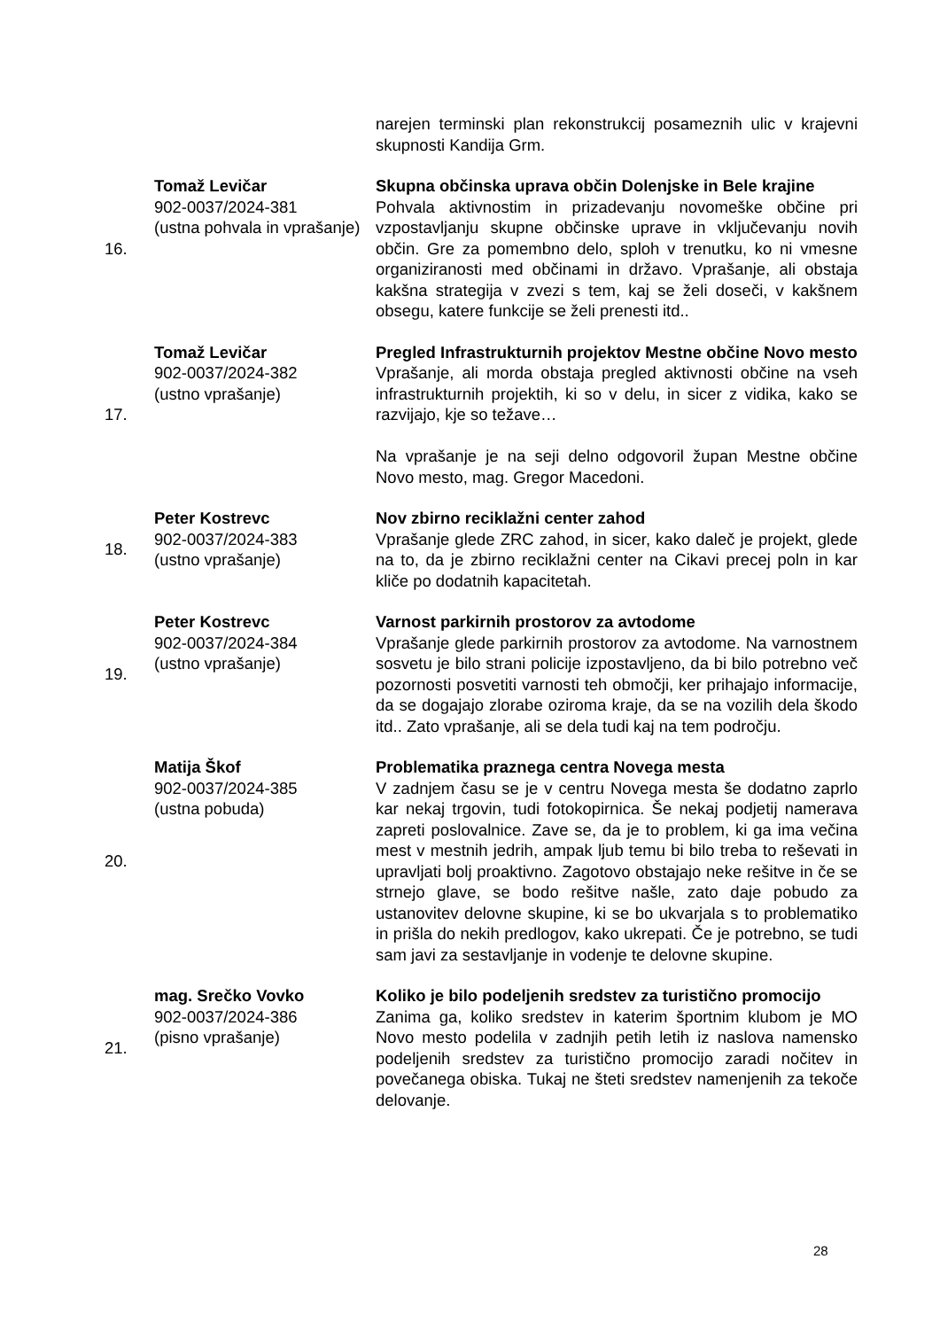| | | narejen terminski plan rekonstrukcij posameznih ulic v krajevni skupnosti Kandija Grm. |
| 16. | Tomaž Levičar 902-0037/2024-381 (ustna pohvala in vprašanje) | Skupna občinska uprava občin Dolenjske in Bele krajine Pohvala aktivnostim in prizadevanju novomeške občine pri vzpostavljanju skupne občinske uprave in vključevanju novih občin. Gre za pomembno delo, sploh v trenutku, ko ni vmesne organiziranosti med občinami in državo. Vprašanje, ali obstaja kakšna strategija v zvezi s tem, kaj se želi doseči, v kakšnem obsegu, katere funkcije se želi prenesti itd.. |
| 17. | Tomaž Levičar 902-0037/2024-382 (ustno vprašanje) | Pregled Infrastrukturnih projektov Mestne občine Novo mesto Vprašanje, ali morda obstaja pregled aktivnosti občine na vseh infrastrukturnih projektih, ki so v delu, in sicer z vidika, kako se razvijajo, kje so težave… Na vprašanje je na seji delno odgovoril župan Mestne občine Novo mesto, mag. Gregor Macedoni. |
| 18. | Peter Kostrevc 902-0037/2024-383 (ustno vprašanje) | Nov zbirno reciklažni center zahod Vprašanje glede ZRC zahod, in sicer, kako daleč je projekt, glede na to, da je zbirno reciklažni center na Cikavi precej poln in kar kliče po dodatnih kapacitetah. |
| 19. | Peter Kostrevc 902-0037/2024-384 (ustno vprašanje) | Varnost parkirnih prostorov za avtodome Vprašanje glede parkirnih prostorov za avtodome. Na varnostnem sosvetu je bilo strani policije izpostavljeno, da bi bilo potrebno več pozornosti posvetiti varnosti teh območji, ker prihajajo informacije, da se dogajajo zlorabe oziroma kraje, da se na vozilih dela škodo itd.. Zato vprašanje, ali se dela tudi kaj na tem področju. |
| 20. | Matija Škof 902-0037/2024-385 (ustna pobuda) | Problematika praznega centra Novega mesta V zadnjem času se je v centru Novega mesta še dodatno zaprlo kar nekaj trgovin, tudi fotokopirnica. Še nekaj podjetij namerava zapreti poslovalnice. Zave se, da je to problem, ki ga ima večina mest v mestnih jedrih, ampak ljub temu bi bilo treba to reševati in upravljati bolj proaktivno. Zagotovo obstajajo neke rešitve in če se strnejo glave, se bodo rešitve našle, zato daje pobudo za ustanovitev delovne skupine, ki se bo ukvarjala s to problematiko in prišla do nekih predlogov, kako ukrepati. Če je potrebno, se tudi sam javi za sestavljanje in vodenje te delovne skupine. |
| 21. | mag. Srečko Vovko 902-0037/2024-386 (pisno vprašanje) | Koliko je bilo podeljenih sredstev za turistično promocijo Zanima ga, koliko sredstev in katerim športnim klubom je MO Novo mesto podelila v zadnjih petih letih iz naslova namensko podeljenih sredstev za turistično promocijo zaradi nočitev in povečanega obiska. Tukaj ne šteti sredstev namenjenih za tekoče delovanje. |
28